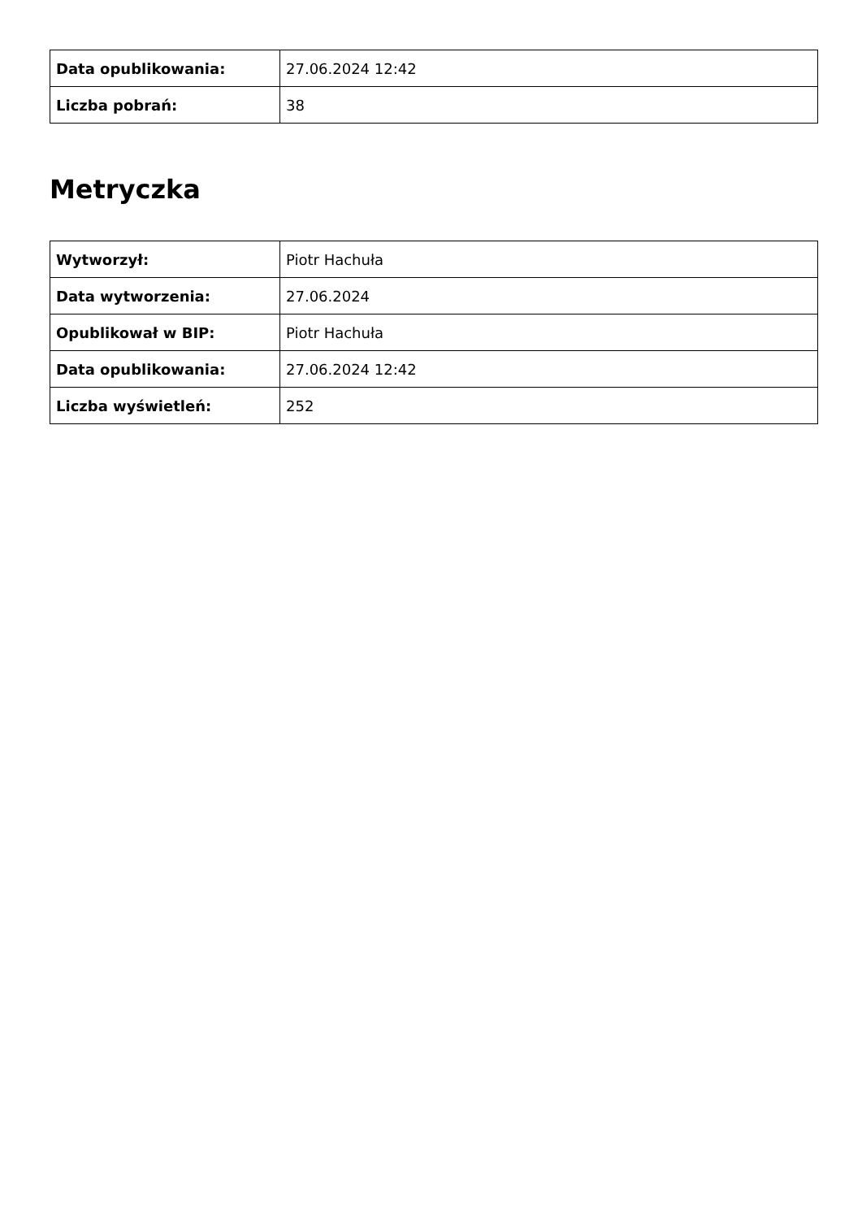| Data opublikowania: | 27.06.2024 12:42 |
| Liczba pobrań: | 38 |
Metryczka
| Wytworzył: | Piotr Hachuła |
| Data wytworzenia: | 27.06.2024 |
| Opublikował w BIP: | Piotr Hachuła |
| Data opublikowania: | 27.06.2024 12:42 |
| Liczba wyświetleń: | 252 |